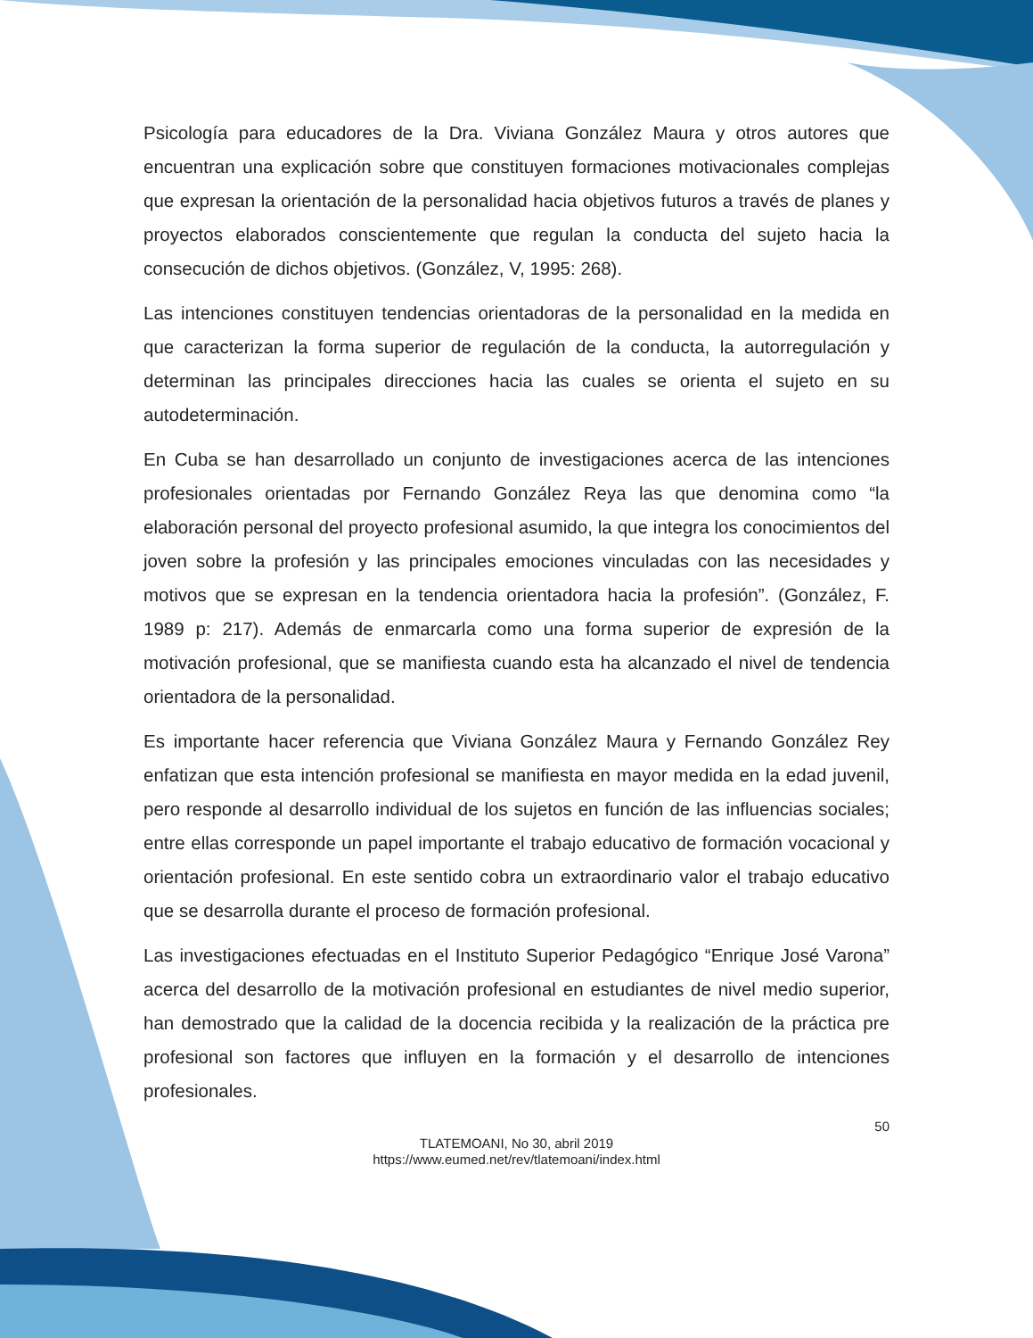Psicología para educadores de la Dra. Viviana González Maura y otros autores que encuentran una explicación sobre que constituyen formaciones motivacionales complejas que expresan la orientación de la personalidad hacia objetivos futuros a través de planes y proyectos elaborados conscientemente que regulan la conducta del sujeto hacia la consecución de dichos objetivos. (González, V, 1995: 268).
Las intenciones constituyen tendencias orientadoras de la personalidad en la medida en que caracterizan la forma superior de regulación de la conducta, la autorregulación y determinan las principales direcciones hacia las cuales se orienta el sujeto en su autodeterminación.
En Cuba se han desarrollado un conjunto de investigaciones acerca de las intenciones profesionales orientadas por Fernando González Reya las que denomina como “la elaboración personal del proyecto profesional asumido, la que integra los conocimientos del joven sobre la profesión y las principales emociones vinculadas con las necesidades y motivos que se expresan en la tendencia orientadora hacia la profesión”. (González, F. 1989 p: 217). Además de enmarcarla como una forma superior de expresión de la motivación profesional, que se manifiesta cuando esta ha alcanzado el nivel de tendencia orientadora de la personalidad.
Es importante hacer referencia que Viviana González Maura y Fernando González Rey enfatizan que esta intención profesional se manifiesta en mayor medida en la edad juvenil, pero responde al desarrollo individual de los sujetos en función de las influencias sociales; entre ellas corresponde un papel importante el trabajo educativo de formación vocacional y orientación profesional. En este sentido cobra un extraordinario valor el trabajo educativo que se desarrolla durante el proceso de formación profesional.
Las investigaciones efectuadas en el Instituto Superior Pedagógico “Enrique José Varona” acerca del desarrollo de la motivación profesional en estudiantes de nivel medio superior, han demostrado que la calidad de la docencia recibida y la realización de la práctica pre profesional son factores que influyen en la formación y el desarrollo de intenciones profesionales.
50
TLATEMOANI, No 30, abril 2019
https://www.eumed.net/rev/tlatemoani/index.html